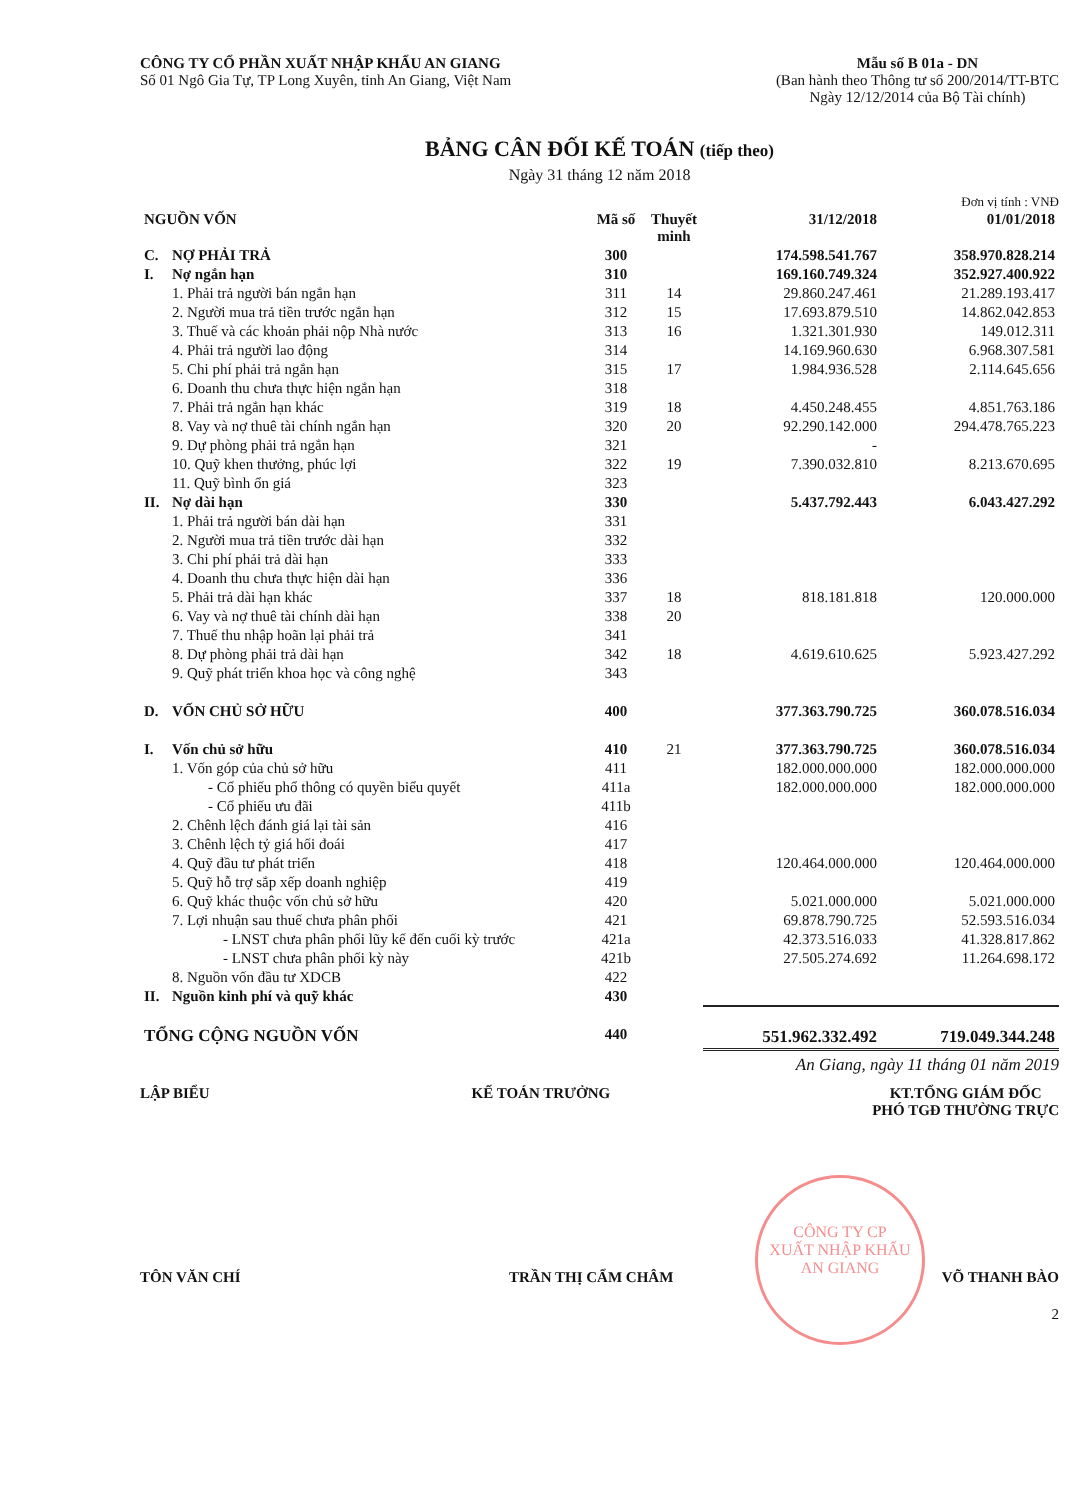CÔNG TY CỔ PHẦN XUẤT NHẬP KHẨU AN GIANG
Số 01 Ngô Gia Tự, TP Long Xuyên, tỉnh An Giang, Việt Nam
Mẫu số B 01a - DN
(Ban hành theo Thông tư số 200/2014/TT-BTC
Ngày 12/12/2014 của Bộ Tài chính)
BẢNG CÂN ĐỐI KẾ TOÁN (tiếp theo)
Ngày 31 tháng 12 năm 2018
Đơn vị tính : VNĐ
| NGUỒN VỐN | | Mã số | Thuyết minh | 31/12/2018 | 01/01/2018 |
| --- | --- | --- | --- | --- | --- |
| C. | NỢ PHẢI TRẢ | 300 | | 174.598.541.767 | 358.970.828.214 |
| I. | Nợ ngắn hạn | 310 | | 169.160.749.324 | 352.927.400.922 |
| | 1. Phải trả người bán ngắn hạn | 311 | 14 | 29.860.247.461 | 21.289.193.417 |
| | 2. Người mua trả tiền trước ngắn hạn | 312 | 15 | 17.693.879.510 | 14.862.042.853 |
| | 3. Thuế và các khoản phải nộp Nhà nước | 313 | 16 | 1.321.301.930 | 149.012.311 |
| | 4. Phải trả người lao động | 314 | | 14.169.960.630 | 6.968.307.581 |
| | 5. Chi phí phải trả ngắn hạn | 315 | 17 | 1.984.936.528 | 2.114.645.656 |
| | 6. Doanh thu chưa thực hiện ngắn hạn | 318 | | | |
| | 7. Phải trả ngắn hạn khác | 319 | 18 | 4.450.248.455 | 4.851.763.186 |
| | 8. Vay và nợ thuê tài chính ngắn hạn | 320 | 20 | 92.290.142.000 | 294.478.765.223 |
| | 9. Dự phòng phải trả ngắn hạn | 321 | | - | |
| | 10. Quỹ khen thưởng, phúc lợi | 322 | 19 | 7.390.032.810 | 8.213.670.695 |
| | 11. Quỹ bình ổn giá | 323 | | | |
| II. | Nợ dài hạn | 330 | | 5.437.792.443 | 6.043.427.292 |
| | 1. Phải trả người bán dài hạn | 331 | | | |
| | 2. Người mua trả tiền trước dài hạn | 332 | | | |
| | 3. Chi phí phải trả dài hạn | 333 | | | |
| | 4. Doanh thu chưa thực hiện dài hạn | 336 | | | |
| | 5. Phải trả dài hạn khác | 337 | 18 | 818.181.818 | 120.000.000 |
| | 6. Vay và nợ thuê tài chính dài hạn | 338 | 20 | | |
| | 7. Thuế thu nhập hoãn lại phải trả | 341 | | | |
| | 8. Dự phòng phải trả dài hạn | 342 | 18 | 4.619.610.625 | 5.923.427.292 |
| | 9. Quỹ phát triển khoa học và công nghệ | 343 | | | |
| D. | VỐN CHỦ SỞ HỮU | 400 | | 377.363.790.725 | 360.078.516.034 |
| I. | Vốn chủ sở hữu | 410 | 21 | 377.363.790.725 | 360.078.516.034 |
| | 1. Vốn góp của chủ sở hữu | 411 | | 182.000.000.000 | 182.000.000.000 |
| | - Cổ phiếu phổ thông có quyền biểu quyết | 411a | | 182.000.000.000 | 182.000.000.000 |
| | - Cổ phiếu ưu đãi | 411b | | | |
| | 2. Chênh lệch đánh giá lại tài sản | 416 | | | |
| | 3. Chênh lệch tỷ giá hối đoái | 417 | | | |
| | 4. Quỹ đầu tư phát triển | 418 | | 120.464.000.000 | 120.464.000.000 |
| | 5. Quỹ hỗ trợ sắp xếp doanh nghiệp | 419 | | | |
| | 6. Quỹ khác thuộc vốn chủ sở hữu | 420 | | 5.021.000.000 | 5.021.000.000 |
| | 7. Lợi nhuận sau thuế chưa phân phối | 421 | | 69.878.790.725 | 52.593.516.034 |
| | - LNST chưa phân phối lũy kế đến cuối kỳ trước | 421a | | 42.373.516.033 | 41.328.817.862 |
| | - LNST chưa phân phối kỳ này | 421b | | 27.505.274.692 | 11.264.698.172 |
| | 8. Nguồn vốn đầu tư XDCB | 422 | | | |
| II. | Nguồn kinh phí và quỹ khác | 430 | | | |
| TỔNG CỘNG NGUỒN VỐN | | 440 | | 551.962.332.492 | 719.049.344.248 |
An Giang, ngày 11 tháng 01 năm 2019
LẬP BIỂU KẾ TOÁN TRƯỞNG KT.TỔNG GIÁM ĐỐC
PHÓ TGĐ THƯỜNG TRỰC
CÔNG TY CP
XUẤT NHẬP KHẨU
AN GIANG
TÔN VĂN CHÍ TRẦN THỊ CẨM CHÂM VÕ THANH BÀO
2